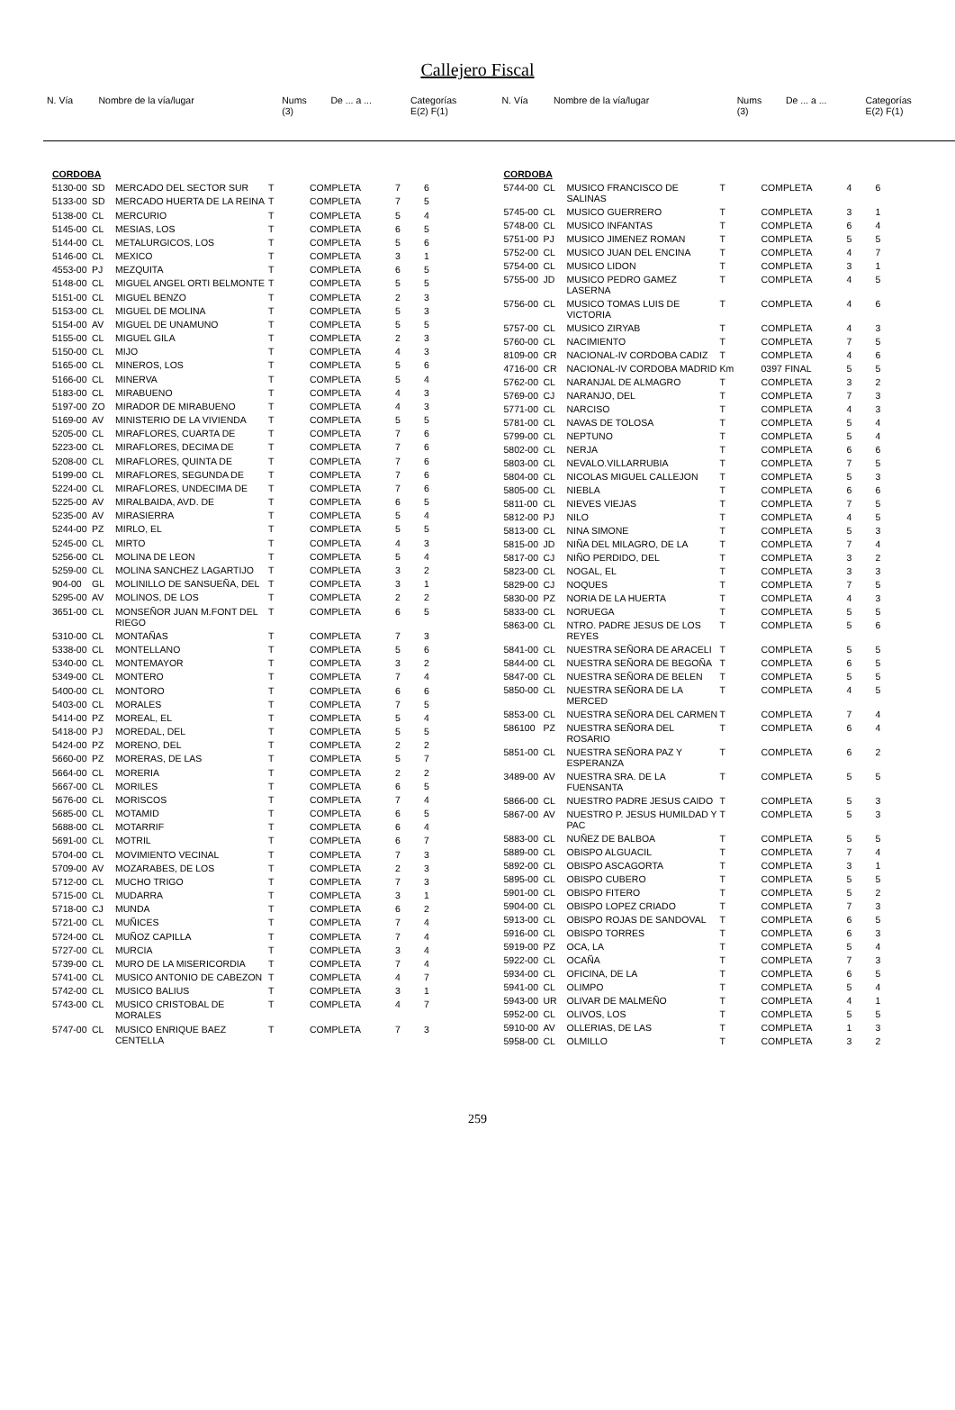Callejero Fiscal
| N. Vía | Nombre de la vía/lugar | Nums (3) | De ... a ... | Categorías E(2) F(1) |
| N. Vía | Nombre de la vía/lugar | Nums (3) | De ... a ... | Categorías E(2) F(1) |
| CORDOBA | | | | | | |
| 5130-00 | SD | MERCADO DEL SECTOR SUR | T | COMPLETA | 7 | 6 |
| 5133-00 | SD | MERCADO HUERTA DE LA REINA | T | COMPLETA | 7 | 5 |
| 5138-00 | CL | MERCURIO | T | COMPLETA | 5 | 4 |
| 5145-00 | CL | MESIAS, LOS | T | COMPLETA | 6 | 5 |
| 5144-00 | CL | METALURGICOS, LOS | T | COMPLETA | 5 | 6 |
| 5146-00 | CL | MEXICO | T | COMPLETA | 3 | 1 |
| 4553-00 | PJ | MEZQUITA | T | COMPLETA | 6 | 5 |
| 5148-00 | CL | MIGUEL ANGEL ORTI BELMONTE | T | COMPLETA | 5 | 5 |
| 5151-00 | CL | MIGUEL BENZO | T | COMPLETA | 2 | 3 |
| 5153-00 | CL | MIGUEL DE MOLINA | T | COMPLETA | 5 | 3 |
| 5154-00 | AV | MIGUEL DE UNAMUNO | T | COMPLETA | 5 | 5 |
| 5155-00 | CL | MIGUEL GILA | T | COMPLETA | 2 | 3 |
| 5150-00 | CL | MIJO | T | COMPLETA | 4 | 3 |
| 5165-00 | CL | MINEROS, LOS | T | COMPLETA | 5 | 6 |
| 5166-00 | CL | MINERVA | T | COMPLETA | 5 | 4 |
| 5183-00 | CL | MIRABUENO | T | COMPLETA | 4 | 3 |
| 5197-00 | ZO | MIRADOR DE MIRABUENO | T | COMPLETA | 4 | 3 |
| 5169-00 | AV | MINISTERIO DE LA VIVIENDA | T | COMPLETA | 5 | 5 |
| 5205-00 | CL | MIRAFLORES, CUARTA DE | T | COMPLETA | 7 | 6 |
| 5223-00 | CL | MIRAFLORES, DECIMA DE | T | COMPLETA | 7 | 6 |
| 5208-00 | CL | MIRAFLORES, QUINTA DE | T | COMPLETA | 7 | 6 |
| 5199-00 | CL | MIRAFLORES, SEGUNDA DE | T | COMPLETA | 7 | 6 |
| 5224-00 | CL | MIRAFLORES, UNDECIMA DE | T | COMPLETA | 7 | 6 |
| 5225-00 | AV | MIRALBAIDA, AVD. DE | T | COMPLETA | 6 | 5 |
| 5235-00 | AV | MIRASIERRA | T | COMPLETA | 5 | 4 |
| 5244-00 | PZ | MIRLO, EL | T | COMPLETA | 5 | 5 |
| 5245-00 | CL | MIRTO | T | COMPLETA | 4 | 3 |
| 5256-00 | CL | MOLINA DE LEON | T | COMPLETA | 5 | 4 |
| 5259-00 | CL | MOLINA SANCHEZ LAGARTIJO | T | COMPLETA | 3 | 2 |
| 904-00 | GL | MOLINILLO DE SANSUEÑA, DEL | T | COMPLETA | 3 | 1 |
| 5295-00 | AV | MOLINOS, DE LOS | T | COMPLETA | 2 | 2 |
| 3651-00 | CL | MONSEÑOR JUAN M.FONT DEL RIEGO | T | COMPLETA | 6 | 5 |
| 5310-00 | CL | MONTAÑAS | T | COMPLETA | 7 | 3 |
| 5338-00 | CL | MONTELLANO | T | COMPLETA | 5 | 6 |
| 5340-00 | CL | MONTEMAYOR | T | COMPLETA | 3 | 2 |
| 5349-00 | CL | MONTERO | T | COMPLETA | 7 | 4 |
| 5400-00 | CL | MONTORO | T | COMPLETA | 6 | 6 |
| 5403-00 | CL | MORALES | T | COMPLETA | 7 | 5 |
| 5414-00 | PZ | MOREAL, EL | T | COMPLETA | 5 | 4 |
| 5418-00 | PJ | MOREDAL, DEL | T | COMPLETA | 5 | 5 |
| 5424-00 | PZ | MORENO, DEL | T | COMPLETA | 2 | 2 |
| 5660-00 | PZ | MORERAS, DE LAS | T | COMPLETA | 5 | 7 |
| 5664-00 | CL | MORERIA | T | COMPLETA | 2 | 2 |
| 5667-00 | CL | MORILES | T | COMPLETA | 6 | 5 |
| 5676-00 | CL | MORISCOS | T | COMPLETA | 7 | 4 |
| 5685-00 | CL | MOTAMID | T | COMPLETA | 6 | 5 |
| 5688-00 | CL | MOTARRIF | T | COMPLETA | 6 | 4 |
| 5691-00 | CL | MOTRIL | T | COMPLETA | 6 | 7 |
| 5704-00 | CL | MOVIMIENTO VECINAL | T | COMPLETA | 7 | 3 |
| 5709-00 | AV | MOZARABES, DE LOS | T | COMPLETA | 2 | 3 |
| 5712-00 | CL | MUCHO TRIGO | T | COMPLETA | 7 | 3 |
| 5715-00 | CL | MUDARRA | T | COMPLETA | 3 | 1 |
| 5718-00 | CJ | MUNDA | T | COMPLETA | 6 | 2 |
| 5721-00 | CL | MUÑICES | T | COMPLETA | 7 | 4 |
| 5724-00 | CL | MUÑOZ CAPILLA | T | COMPLETA | 7 | 4 |
| 5727-00 | CL | MURCIA | T | COMPLETA | 3 | 4 |
| 5739-00 | CL | MURO DE LA MISERICORDIA | T | COMPLETA | 7 | 4 |
| 5741-00 | CL | MUSICO ANTONIO DE CABEZON | T | COMPLETA | 4 | 7 |
| 5742-00 | CL | MUSICO BALIUS | T | COMPLETA | 3 | 1 |
| 5743-00 | CL | MUSICO CRISTOBAL DE MORALES | T | COMPLETA | 4 | 7 |
| 5747-00 | CL | MUSICO ENRIQUE BAEZ CENTELLA | T | COMPLETA | 7 | 3 |
| CORDOBA | | | | | | |
| 5744-00 | CL | MUSICO FRANCISCO DE SALINAS | T | COMPLETA | 4 | 6 |
| 5745-00 | CL | MUSICO GUERRERO | T | COMPLETA | 3 | 1 |
| 5748-00 | CL | MUSICO INFANTAS | T | COMPLETA | 6 | 4 |
| 5751-00 | PJ | MUSICO JIMENEZ ROMAN | T | COMPLETA | 5 | 5 |
| 5752-00 | CL | MUSICO JUAN DEL ENCINA | T | COMPLETA | 4 | 7 |
| 5754-00 | CL | MUSICO LIDON | T | COMPLETA | 3 | 1 |
| 5755-00 | JD | MUSICO PEDRO GAMEZ LASERNA | T | COMPLETA | 4 | 5 |
| 5756-00 | CL | MUSICO TOMAS LUIS DE VICTORIA | T | COMPLETA | 4 | 6 |
| 5757-00 | CL | MUSICO ZIRYAB | T | COMPLETA | 4 | 3 |
| 5760-00 | CL | NACIMIENTO | T | COMPLETA | 7 | 5 |
| 8109-00 | CR | NACIONAL-IV CORDOBA CADIZ | T | COMPLETA | 4 | 6 |
| 4716-00 | CR | NACIONAL-IV CORDOBA MADRID | Km | 0397 FINAL | 5 | 5 |
| 5762-00 | CL | NARANJAL DE ALMAGRO | T | COMPLETA | 3 | 2 |
| 5769-00 | CJ | NARANJO, DEL | T | COMPLETA | 7 | 3 |
| 5771-00 | CL | NARCISO | T | COMPLETA | 4 | 3 |
| 5781-00 | CL | NAVAS DE TOLOSA | T | COMPLETA | 5 | 4 |
| 5799-00 | CL | NEPTUNO | T | COMPLETA | 5 | 4 |
| 5802-00 | CL | NERJA | T | COMPLETA | 6 | 6 |
| 5803-00 | CL | NEVALO.VILLARRUBIA | T | COMPLETA | 7 | 5 |
| 5804-00 | CL | NICOLAS MIGUEL CALLEJON | T | COMPLETA | 5 | 3 |
| 5805-00 | CL | NIEBLA | T | COMPLETA | 6 | 6 |
| 5811-00 | CL | NIEVES VIEJAS | T | COMPLETA | 7 | 5 |
| 5812-00 | PJ | NILO | T | COMPLETA | 4 | 5 |
| 5813-00 | CL | NINA SIMONE | T | COMPLETA | 5 | 3 |
| 5815-00 | JD | NIÑA DEL MILAGRO, DE LA | T | COMPLETA | 7 | 4 |
| 5817-00 | CJ | NIÑO PERDIDO, DEL | T | COMPLETA | 3 | 2 |
| 5823-00 | CL | NOGAL, EL | T | COMPLETA | 3 | 3 |
| 5829-00 | CJ | NOQUES | T | COMPLETA | 7 | 5 |
| 5830-00 | PZ | NORIA DE LA HUERTA | T | COMPLETA | 4 | 3 |
| 5833-00 | CL | NORUEGA | T | COMPLETA | 5 | 5 |
| 5863-00 | CL | NTRO. PADRE JESUS DE LOS REYES | T | COMPLETA | 5 | 6 |
| 5841-00 | CL | NUESTRA SEÑORA DE ARACELI | T | COMPLETA | 5 | 5 |
| 5844-00 | CL | NUESTRA SEÑORA DE BEGOÑA | T | COMPLETA | 6 | 5 |
| 5847-00 | CL | NUESTRA SEÑORA DE BELEN | T | COMPLETA | 5 | 5 |
| 5850-00 | CL | NUESTRA SEÑORA DE LA MERCED | T | COMPLETA | 4 | 5 |
| 5853-00 | CL | NUESTRA SEÑORA DEL CARMEN | T | COMPLETA | 7 | 4 |
| 586100 | PZ | NUESTRA SEÑORA DEL ROSARIO | T | COMPLETA | 6 | 4 |
| 5851-00 | CL | NUESTRA SEÑORA PAZ Y ESPERANZA | T | COMPLETA | 6 | 2 |
| 3489-00 | AV | NUESTRA SRA. DE LA FUENSANTA | T | COMPLETA | 5 | 5 |
| 5866-00 | CL | NUESTRO PADRE JESUS CAIDO | T | COMPLETA | 5 | 3 |
| 5867-00 | AV | NUESTRO P. JESUS HUMILDAD Y PAC | T | COMPLETA | 5 | 3 |
| 5883-00 | CL | NUÑEZ DE BALBOA | T | COMPLETA | 5 | 5 |
| 5889-00 | CL | OBISPO ALGUACIL | T | COMPLETA | 7 | 4 |
| 5892-00 | CL | OBISPO ASCAGORTA | T | COMPLETA | 3 | 1 |
| 5895-00 | CL | OBISPO CUBERO | T | COMPLETA | 5 | 5 |
| 5901-00 | CL | OBISPO FITERO | T | COMPLETA | 5 | 2 |
| 5904-00 | CL | OBISPO LOPEZ CRIADO | T | COMPLETA | 7 | 3 |
| 5913-00 | CL | OBISPO ROJAS DE SANDOVAL | T | COMPLETA | 6 | 5 |
| 5916-00 | CL | OBISPO TORRES | T | COMPLETA | 6 | 3 |
| 5919-00 | PZ | OCA, LA | T | COMPLETA | 5 | 4 |
| 5922-00 | CL | OCAÑA | T | COMPLETA | 7 | 3 |
| 5934-00 | CL | OFICINA, DE LA | T | COMPLETA | 6 | 5 |
| 5941-00 | CL | OLIMPO | T | COMPLETA | 5 | 4 |
| 5943-00 | UR | OLIVAR DE MALMEÑO | T | COMPLETA | 4 | 1 |
| 5952-00 | CL | OLIVOS, LOS | T | COMPLETA | 5 | 5 |
| 5910-00 | AV | OLLERIAS, DE LAS | T | COMPLETA | 1 | 3 |
| 5958-00 | CL | OLMILLO | T | COMPLETA | 3 | 2 |
259